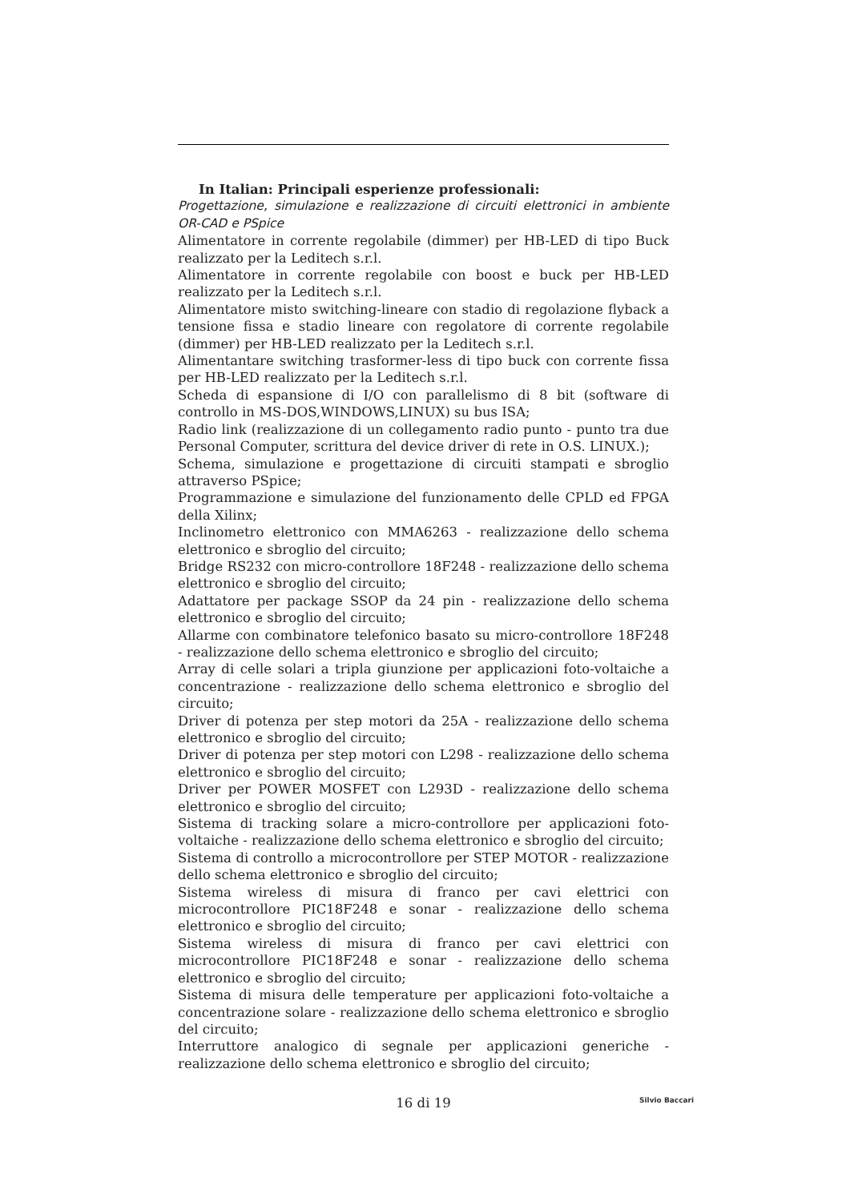In Italian: Principali esperienze professionali:
Progettazione, simulazione e realizzazione di circuiti elettronici in ambiente OR-CAD e PSpice
Alimentatore in corrente regolabile (dimmer) per HB-LED di tipo Buck realizzato per la Leditech s.r.l.
Alimentatore in corrente regolabile con boost e buck per HB-LED realizzato per la Leditech s.r.l.
Alimentatore misto switching-lineare con stadio di regolazione flyback a tensione fissa e stadio lineare con regolatore di corrente regolabile (dimmer) per HB-LED realizzato per la Leditech s.r.l.
Alimentantare switching trasformer-less di tipo buck con corrente fissa per HB-LED realizzato per la Leditech s.r.l.
Scheda di espansione di I/O con parallelismo di 8 bit (software di controllo in MS-DOS,WINDOWS,LINUX) su bus ISA;
Radio link (realizzazione di un collegamento radio punto - punto tra due Personal Computer, scrittura del device driver di rete in O.S. LINUX.);
Schema, simulazione e progettazione di circuiti stampati e sbroglio attraverso PSpice;
Programmazione e simulazione del funzionamento delle CPLD ed FPGA della Xilinx;
Inclinometro elettronico con MMA6263 - realizzazione dello schema elettronico e sbroglio del circuito;
Bridge RS232 con micro-controllore 18F248 - realizzazione dello schema elettronico e sbroglio del circuito;
Adattatore per package SSOP da 24 pin - realizzazione dello schema elettronico e sbroglio del circuito;
Allarme con combinatore telefonico basato su micro-controllore 18F248 - realizzazione dello schema elettronico e sbroglio del circuito;
Array di celle solari a tripla giunzione per applicazioni foto-voltaiche a concentrazione - realizzazione dello schema elettronico e sbroglio del circuito;
Driver di potenza per step motori da 25A - realizzazione dello schema elettronico e sbroglio del circuito;
Driver di potenza per step motori con L298 - realizzazione dello schema elettronico e sbroglio del circuito;
Driver per POWER MOSFET con L293D - realizzazione dello schema elettronico e sbroglio del circuito;
Sistema di tracking solare a micro-controllore per applicazioni foto-voltaiche - realizzazione dello schema elettronico e sbroglio del circuito;
Sistema di controllo a microcontrollore per STEP MOTOR - realizzazione dello schema elettronico e sbroglio del circuito;
Sistema wireless di misura di franco per cavi elettrici con microcontrollore PIC18F248 e sonar - realizzazione dello schema elettronico e sbroglio del circuito;
Sistema wireless di misura di franco per cavi elettrici con microcontrollore PIC18F248 e sonar - realizzazione dello schema elettronico e sbroglio del circuito;
Sistema di misura delle temperature per applicazioni foto-voltaiche a concentrazione solare - realizzazione dello schema elettronico e sbroglio del circuito;
Interruttore analogico di segnale per applicazioni generiche - realizzazione dello schema elettronico e sbroglio del circuito;
16 di 19
Silvio Baccari